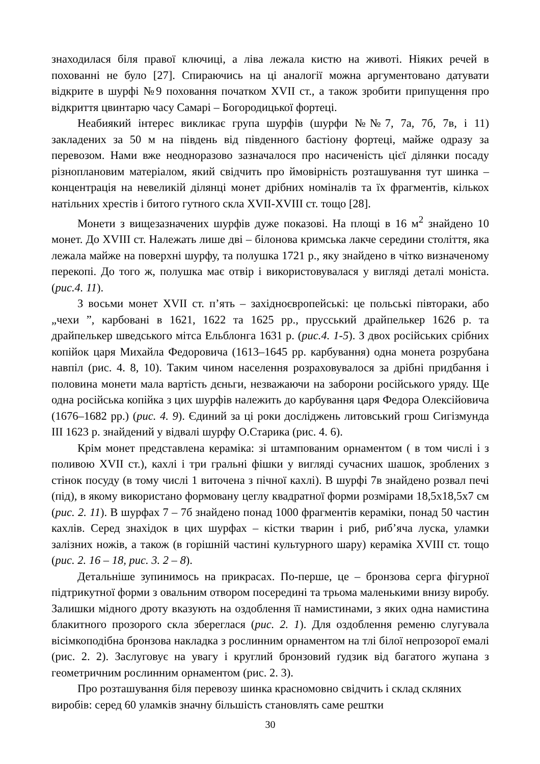знаходилася біля правої ключиці, а ліва лежала кистю на животі. Ніяких речей в похованні не було [27]. Спираючись на ці аналогії можна аргументовано датувати відкрите в шурфі №9 поховання початком XVII ст., а також зробити припущення про відкриття цвинтарю часу Самарі – Богородицької фортеці.
Неабиякий інтерес викликає група шурфів (шурфи №№7, 7а, 7б, 7в, і 11) закладених за 50 м на південь від південного бастіону фортеці, майже одразу за перевозом. Нами вже неодноразово зазначалося про насиченість цієї ділянки посаду різноплановим матеріалом, який свідчить про ймовірність розташування тут шинка – концентрація на невеликій ділянці монет дрібних номіналів та їх фрагментів, кількох натільних хрестів і битого гутного скла XVII-XVIII ст. тощо [28].
Монети з вищезазначених шурфів дуже показові. На площі в 16 м<sup>2</sup> знайдено 10 монет. До XVIII ст. Належать лише дві – білонова кримська лакче середини століття, яка лежала майже на поверхні шурфу, та полушка 1721 р., яку знайдено в чітко визначеному перекопі. До того ж, полушка має отвір і використовувалася у вигляді деталі моніста. (рис.4. 11).
З восьми монет XVII ст. п’ять – західноєвропейські: це польські півтораки, або „чехи ”, карбовані в 1621, 1622 та 1625 рр., прусський драйпелькер 1626 р. та драйпелькер шведського мітса Ельблонга 1631 р. (рис.4. 1-5). З двох російських срібних копійок царя Михайла Федоровича (1613–1645 рр. карбування) одна монета розрубана навпіл (рис. 4. 8, 10). Таким чином населення розраховувалося за дрібні придбання і половина монети мала вартість дєньги, незважаючи на заборони російського уряду. Ще одна російська копійка з цих шурфів належить до карбування царя Федора Олексійовича (1676–1682 рр.) (рис. 4. 9). Єдиний за ці роки досліджень литовський грош Сигізмунда III 1623 р. знайдений у відвалі шурфу О.Старика (рис. 4. 6).
Крім монет представлена кераміка: зі штампованим орнаментом ( в том числі і з поливою XVII ст.), кахлі і три гральні фішки у вигляді сучасних шашок, зроблених з стінок посуду (в тому числі 1 виточена з пічної кахлі). В шурфі 7в знайдено розвал печі (під), в якому використано формовану цеглу квадратної форми розмірами 18,5х18,5х7 см (рис. 2. 11). В шурфах 7 – 7б знайдено понад 1000 фрагментів кераміки, понад 50 частин кахлів. Серед знахідок в цих шурфах – кістки тварин і риб, риб’яча луска, уламки залізних ножів, а також (в горішній частині культурного шару) кераміка XVIII ст. тощо (рис. 2. 16 – 18, рис. 3. 2 – 8).
Детальніше зупинимось на прикрасах. По-перше, це – бронзова серга фігурної підтрикутної форми з овальним отвором посередині та трьома маленькими внизу виробу. Залишки мідного дроту вказують на оздоблення її намистинами, з яких одна намистина блакитного прозорого скла збереглася (рис. 2. 1). Для оздоблення ременю слугувала вісімкоподібна бронзова накладка з рослинним орнаментом на тлі білої непрозорої емалі (рис. 2. 2). Заслуговує на увагу і круглий бронзовий ґудзик від багатого жупана з геометричним рослинним орнаментом (рис. 2. 3).
Про розташування біля перевозу шинка красномовно свідчить і склад скляних виробів: серед 60 уламків значну більшість становлять саме рештки
30